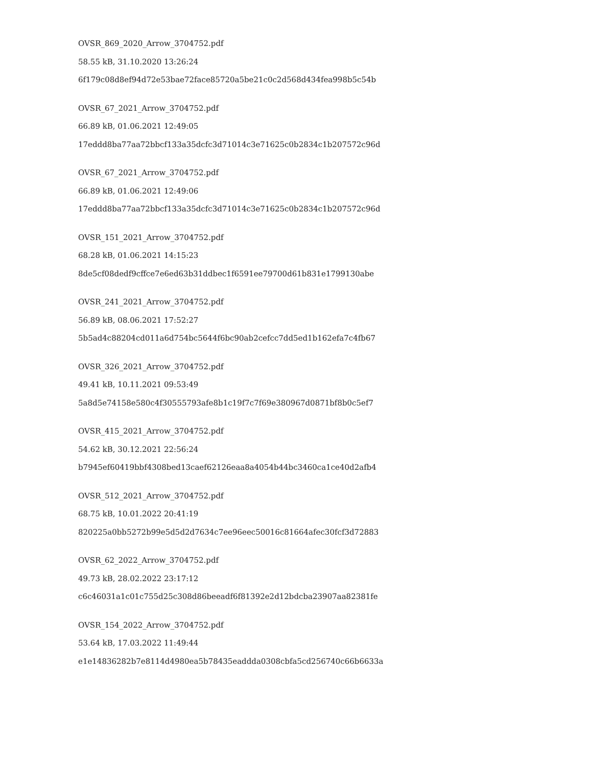OVSR_869_2020_Arrow_3704752.pdf
58.55 kB, 31.10.2020 13:26:24
6f179c08d8ef94d72e53bae72face85720a5be21c0c2d568d434fea998b5c54b
OVSR_67_2021_Arrow_3704752.pdf
66.89 kB, 01.06.2021 12:49:05
17eddd8ba77aa72bbcf133a35dcfc3d71014c3e71625c0b2834c1b207572c96d
OVSR_67_2021_Arrow_3704752.pdf
66.89 kB, 01.06.2021 12:49:06
17eddd8ba77aa72bbcf133a35dcfc3d71014c3e71625c0b2834c1b207572c96d
OVSR_151_2021_Arrow_3704752.pdf
68.28 kB, 01.06.2021 14:15:23
8de5cf08dedf9cffce7e6ed63b31ddbec1f6591ee79700d61b831e1799130abe
OVSR_241_2021_Arrow_3704752.pdf
56.89 kB, 08.06.2021 17:52:27
5b5ad4c88204cd011a6d754bc5644f6bc90ab2cefcc7dd5ed1b162efa7c4fb67
OVSR_326_2021_Arrow_3704752.pdf
49.41 kB, 10.11.2021 09:53:49
5a8d5e74158e580c4f30555793afe8b1c19f7c7f69e380967d0871bf8b0c5ef7
OVSR_415_2021_Arrow_3704752.pdf
54.62 kB, 30.12.2021 22:56:24
b7945ef60419bbf4308bed13caef62126eaa8a4054b44bc3460ca1ce40d2afb4
OVSR_512_2021_Arrow_3704752.pdf
68.75 kB, 10.01.2022 20:41:19
820225a0bb5272b99e5d5d2d7634c7ee96eec50016c81664afec30fcf3d72883
OVSR_62_2022_Arrow_3704752.pdf
49.73 kB, 28.02.2022 23:17:12
c6c46031a1c01c755d25c308d86beeadf6f81392e2d12bdcba23907aa82381fe
OVSR_154_2022_Arrow_3704752.pdf
53.64 kB, 17.03.2022 11:49:44
e1e14836282b7e8114d4980ea5b78435eaddda0308cbfa5cd256740c66b6633a